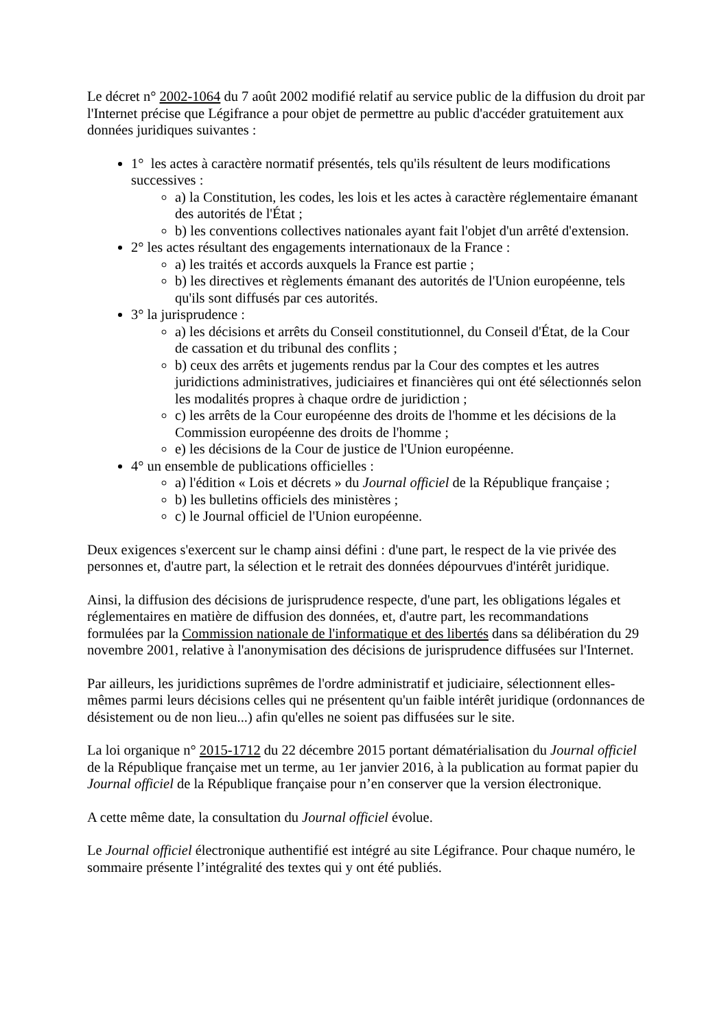Le décret n° 2002-1064 du 7 août 2002 modifié relatif au service public de la diffusion du droit par l'Internet précise que Légifrance a pour objet de permettre au public d'accéder gratuitement aux données juridiques suivantes :
1° les actes à caractère normatif présentés, tels qu'ils résultent de leurs modifications successives :
a) la Constitution, les codes, les lois et les actes à caractère réglementaire émanant des autorités de l'État ;
b) les conventions collectives nationales ayant fait l'objet d'un arrêté d'extension.
2° les actes résultant des engagements internationaux de la France :
a) les traités et accords auxquels la France est partie ;
b) les directives et règlements émanant des autorités de l'Union européenne, tels qu'ils sont diffusés par ces autorités.
3° la jurisprudence :
a) les décisions et arrêts du Conseil constitutionnel, du Conseil d'État, de la Cour de cassation et du tribunal des conflits ;
b) ceux des arrêts et jugements rendus par la Cour des comptes et les autres juridictions administratives, judiciaires et financières qui ont été sélectionnés selon les modalités propres à chaque ordre de juridiction ;
c) les arrêts de la Cour européenne des droits de l'homme et les décisions de la Commission européenne des droits de l'homme ;
e) les décisions de la Cour de justice de l'Union européenne.
4° un ensemble de publications officielles :
a) l'édition « Lois et décrets » du Journal officiel de la République française ;
b) les bulletins officiels des ministères ;
c) le Journal officiel de l'Union européenne.
Deux exigences s'exercent sur le champ ainsi défini : d'une part, le respect de la vie privée des personnes et, d'autre part, la sélection et le retrait des données dépourvues d'intérêt juridique.
Ainsi, la diffusion des décisions de jurisprudence respecte, d'une part, les obligations légales et réglementaires en matière de diffusion des données, et, d'autre part, les recommandations formulées par la Commission nationale de l'informatique et des libertés dans sa délibération du 29 novembre 2001, relative à l'anonymisation des décisions de jurisprudence diffusées sur l'Internet.
Par ailleurs, les juridictions suprêmes de l'ordre administratif et judiciaire, sélectionnent elles-mêmes parmi leurs décisions celles qui ne présentent qu'un faible intérêt juridique (ordonnances de désistement ou de non lieu...) afin qu'elles ne soient pas diffusées sur le site.
La loi organique n° 2015-1712 du 22 décembre 2015 portant dématérialisation du Journal officiel de la République française met un terme, au 1er janvier 2016, à la publication au format papier du Journal officiel de la République française pour n’en conserver que la version électronique.
A cette même date, la consultation du Journal officiel évolue.
Le Journal officiel électronique authentifié est intégré au site Légifrance. Pour chaque numéro, le sommaire présente l’intégralité des textes qui y ont été publiés.